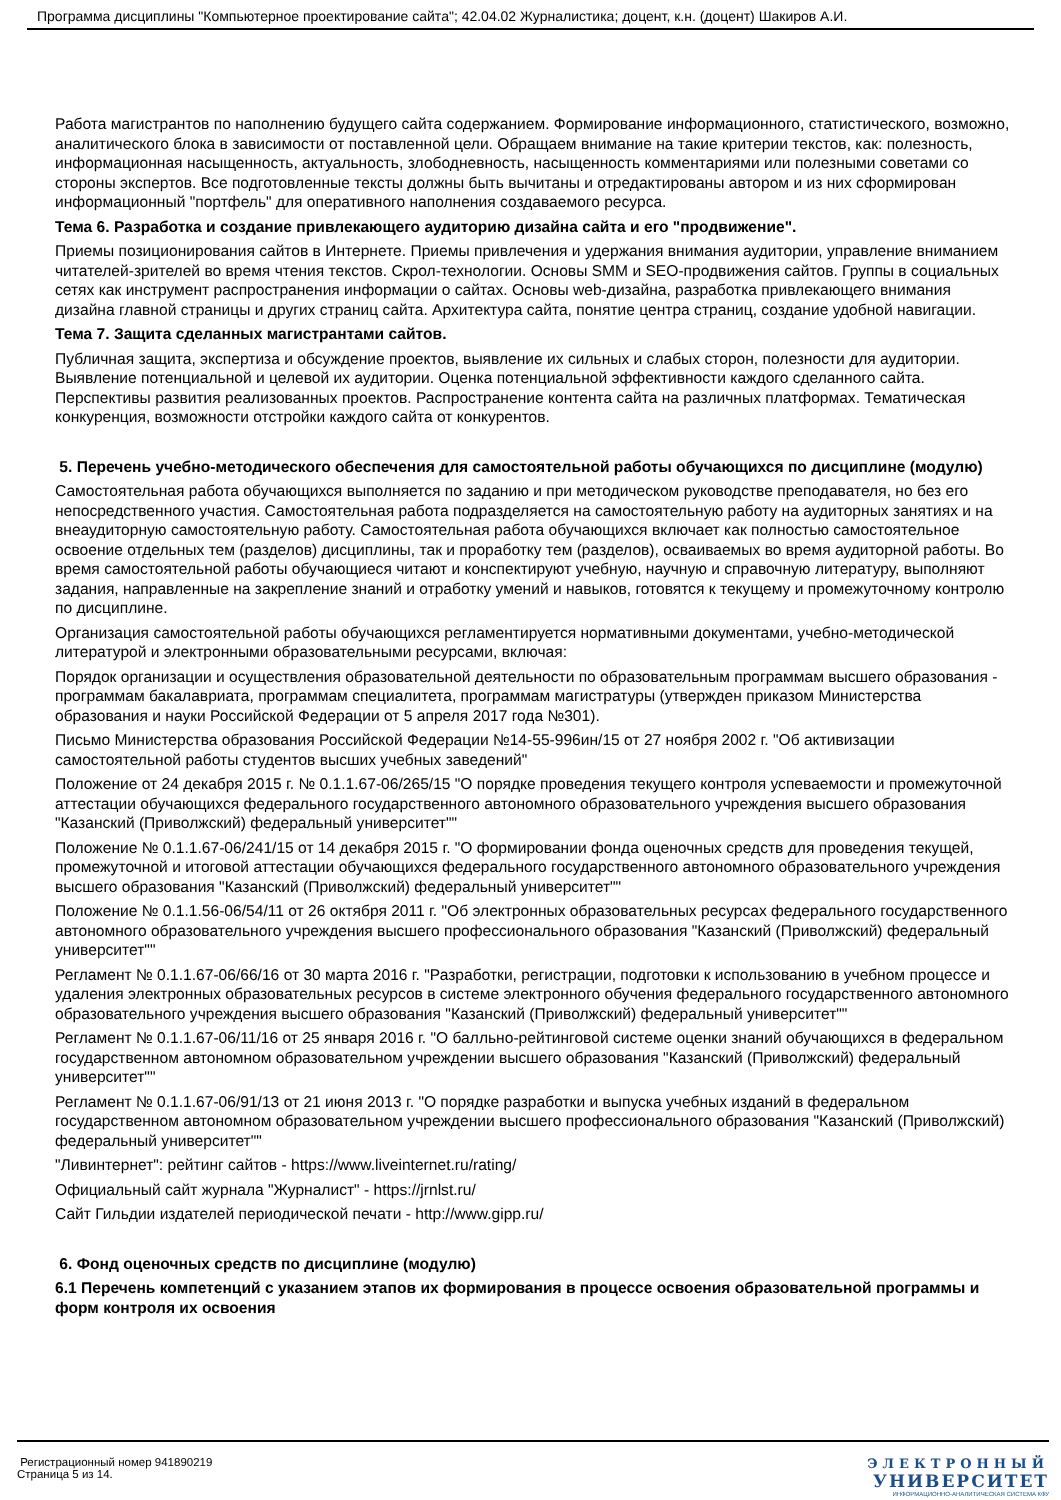Программа дисциплины "Компьютерное проектирование сайта"; 42.04.02 Журналистика; доцент, к.н. (доцент) Шакиров А.И.
Работа магистрантов по наполнению будущего сайта содержанием. Формирование информационного, статистического, возможно, аналитического блока в зависимости от поставленной цели. Обращаем внимание на такие критерии текстов, как: полезность, информационная насыщенность, актуальность, злободневность, насыщенность комментариями или полезными советами со стороны экспертов. Все подготовленные тексты должны быть вычитаны и отредактированы автором и из них сформирован информационный "портфель" для оперативного наполнения создаваемого ресурса.
Тема 6. Разработка и создание привлекающего аудиторию дизайна сайта и его "продвижение".
Приемы позиционирования сайтов в Интернете. Приемы привлечения и удержания внимания аудитории, управление вниманием читателей-зрителей во время чтения текстов. Скрол-технологии. Основы SMM и SEO-продвижения сайтов. Группы в социальных сетях как инструмент распространения информации о сайтах. Основы web-дизайна, разработка привлекающего внимания дизайна главной страницы и других страниц сайта. Архитектура сайта, понятие центра страниц, создание удобной навигации.
Тема 7. Защита сделанных магистрантами сайтов.
Публичная защита, экспертиза и обсуждение проектов, выявление их сильных и слабых сторон, полезности для аудитории. Выявление потенциальной и целевой их аудитории. Оценка потенциальной эффективности каждого сделанного сайта. Перспективы развития реализованных проектов. Распространение контента сайта на различных платформах. Тематическая конкуренция, возможности отстройки каждого сайта от конкурентов.
5. Перечень учебно-методического обеспечения для самостоятельной работы обучающихся по дисциплине (модулю)
Самостоятельная работа обучающихся выполняется по заданию и при методическом руководстве преподавателя, но без его непосредственного участия. Самостоятельная работа подразделяется на самостоятельную работу на аудиторных занятиях и на внеаудиторную самостоятельную работу. Самостоятельная работа обучающихся включает как полностью самостоятельное освоение отдельных тем (разделов) дисциплины, так и проработку тем (разделов), осваиваемых во время аудиторной работы. Во время самостоятельной работы обучающиеся читают и конспектируют учебную, научную и справочную литературу, выполняют задания, направленные на закрепление знаний и отработку умений и навыков, готовятся к текущему и промежуточному контролю по дисциплине.
Организация самостоятельной работы обучающихся регламентируется нормативными документами, учебно-методической литературой и электронными образовательными ресурсами, включая:
Порядок организации и осуществления образовательной деятельности по образовательным программам высшего образования - программам бакалавриата, программам специалитета, программам магистратуры (утвержден приказом Министерства образования и науки Российской Федерации от 5 апреля 2017 года №301).
Письмо Министерства образования Российской Федерации №14-55-996ин/15 от 27 ноября 2002 г. "Об активизации самостоятельной работы студентов высших учебных заведений"
Положение от 24 декабря 2015 г. № 0.1.1.67-06/265/15 "О порядке проведения текущего контроля успеваемости и промежуточной аттестации обучающихся федерального государственного автономного образовательного учреждения высшего образования "Казанский (Приволжский) федеральный университет""
Положение № 0.1.1.67-06/241/15 от 14 декабря 2015 г. "О формировании фонда оценочных средств для проведения текущей, промежуточной и итоговой аттестации обучающихся федерального государственного автономного образовательного учреждения высшего образования "Казанский (Приволжский) федеральный университет""
Положение № 0.1.1.56-06/54/11 от 26 октября 2011 г. "Об электронных образовательных ресурсах федерального государственного автономного образовательного учреждения высшего профессионального образования "Казанский (Приволжский) федеральный университет""
Регламент № 0.1.1.67-06/66/16 от 30 марта 2016 г. "Разработки, регистрации, подготовки к использованию в учебном процессе и удаления электронных образовательных ресурсов в системе электронного обучения федерального государственного автономного образовательного учреждения высшего образования "Казанский (Приволжский) федеральный университет""
Регламент № 0.1.1.67-06/11/16 от 25 января 2016 г. "О балльно-рейтинговой системе оценки знаний обучающихся в федеральном государственном автономном образовательном учреждении высшего образования "Казанский (Приволжский) федеральный университет""
Регламент № 0.1.1.67-06/91/13 от 21 июня 2013 г. "О порядке разработки и выпуска учебных изданий в федеральном государственном автономном образовательном учреждении высшего профессионального образования "Казанский (Приволжский) федеральный университет""
"Ливинтернет": рейтинг сайтов - https://www.liveinternet.ru/rating/
Официальный сайт журнала "Журналист" - https://jrnlst.ru/
Сайт Гильдии издателей периодической печати - http://www.gipp.ru/
6. Фонд оценочных средств по дисциплине (модулю)
6.1 Перечень компетенций с указанием этапов их формирования в процессе освоения образовательной программы и форм контроля их освоения
Регистрационный номер 941890219
Страница 5 из 14.
ЭЛЕКТРОННЫЙ
УНИВЕРСИТЕТ
ИНФОРМАЦИОННО-АНАЛИТИЧЕСКАЯ СИСТЕМА КФУ